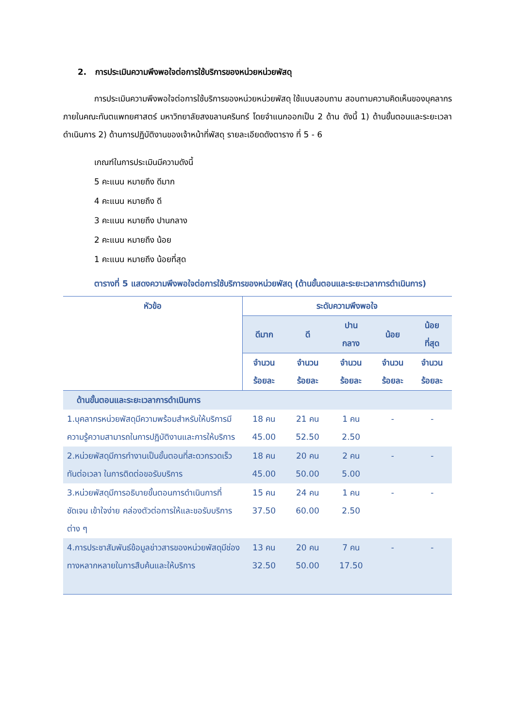2. การประเมินความพึงพอใจต่อการใช้บริการของหน่วยหน่วยพัสดุ
การประเมินความพึงพอใจต่อการใช้บริการของหน่วยหน่วยพัสดุ ใช้แบบสอบถาม สอบถามความคิดเห็นของบุคลากรภายในคณะทันตแพทยศาสตร์ มหาวิทยาลัยสงขลานครินทร์ โดยจำแนกออกเป็น 2 ด้าน ดังนี้ 1) ด้านขั้นตอนและระยะเวลาดำเนินการ 2) ด้านการปฏิบัติงานของเจ้าหน้าที่พัสดุ รายละเอียดดังตาราง ที่ 5 - 6
เกณฑ์ในการประเมินมีความดังนี้
5 คะแนน หมายถึง ดีมาก
4 คะแนน หมายถึง ดี
3 คะแนน หมายถึง ปานกลาง
2 คะแนน หมายถึง น้อย
1 คะแนน หมายถึง น้อยที่สุด
ตารางที่ 5 แสดงความพึงพอใจต่อการใช้บริการของหน่วยพัสดุ (ด้านขั้นตอนและระยะเวลาการดำเนินการ)
| หัวข้อ | ระดับความพึงพอใจ | | | | |
| --- | --- | --- | --- | --- | --- |
| | ดีมาก | ดี | ปาน กลาง | น้อย | น้อย ที่สุด |
| | จำนวน ร้อยละ | จำนวน ร้อยละ | จำนวน ร้อยละ | จำนวน ร้อยละ | จำนวน ร้อยละ |
| ด้านขั้นตอนและระยะเวลาการดำเนินการ | | | | | |
| 1.บุคลากรหน่วยพัสดุมีความพร้อมสำหรับให้บริการมีความรู้ความสามารถในการปฏิบัติงานและการให้บริการ | 18 คน 45.00 | 21 คน 52.50 | 1 คน 2.50 | - | - |
| 2.หน่วยพัสดุมีการทำงานเป็นขั้นตอนที่สะดวกรวดเร็ว ทันต่อเวลา ในการติดต่อขอรับบริการ | 18 คน 45.00 | 20 คน 50.00 | 2 คน 5.00 | - | - |
| 3.หน่วยพัสดุมีการอธิบายขั้นตอนการดำเนินการที่ชัดเจน เข้าใจง่าย คล่องตัวต่อการให้และขอรับบริการต่าง ๆ | 15 คน 37.50 | 24 คน 60.00 | 1 คน 2.50 | - | - |
| 4.การประชาสัมพันธ์ข้อมูลข่าวสารของหน่วยพัสดุมีช่องทางหลากหลายในการสืบค้นและให้บริการ | 13 คน 32.50 | 20 คน 50.00 | 7 คน 17.50 | - | - |